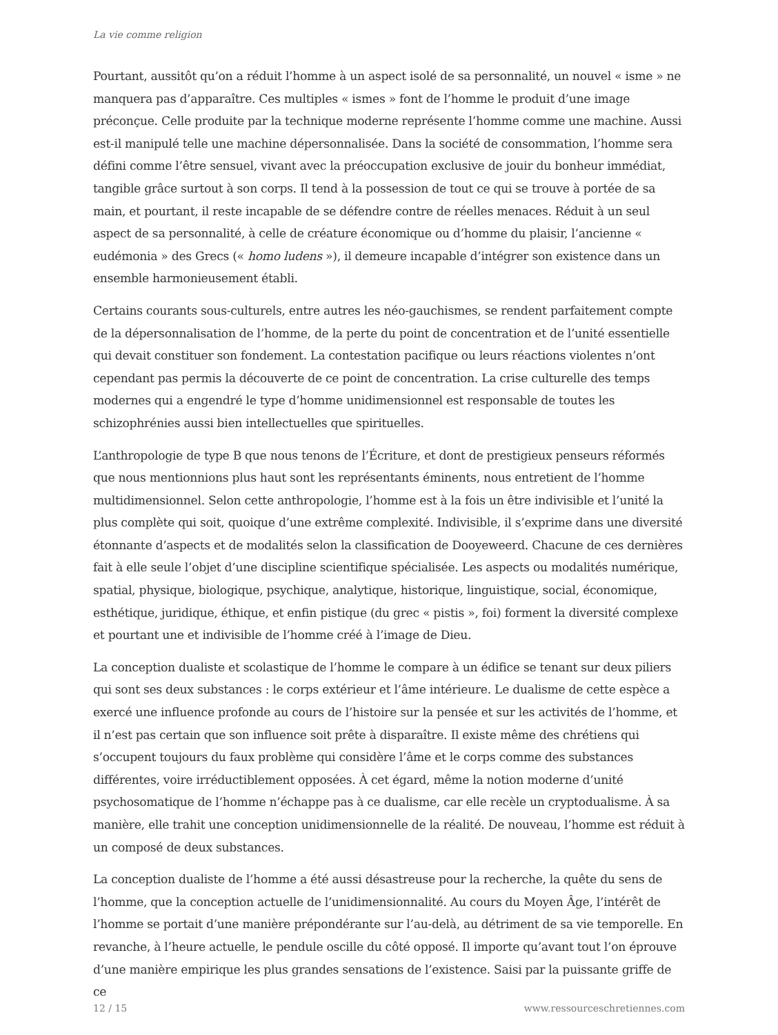La vie comme religion
Pourtant, aussitôt qu’on a réduit l’homme à un aspect isolé de sa personnalité, un nouvel « isme » ne manquera pas d’apparaître. Ces multiples « ismes » font de l’homme le produit d’une image préconçue. Celle produite par la technique moderne représente l’homme comme une machine. Aussi est-il manipulé telle une machine dépersonnalisée. Dans la société de consommation, l’homme sera défini comme l’être sensuel, vivant avec la préoccupation exclusive de jouir du bonheur immédiat, tangible grâce surtout à son corps. Il tend à la possession de tout ce qui se trouve à portée de sa main, et pourtant, il reste incapable de se défendre contre de réelles menaces. Réduit à un seul aspect de sa personnalité, à celle de créature économique ou d’homme du plaisir, l’ancienne « eudémonia » des Grecs (« homo ludens »), il demeure incapable d’intégrer son existence dans un ensemble harmonieusement établi.
Certains courants sous-culturels, entre autres les néo-gauchismes, se rendent parfaitement compte de la dépersonnalisation de l’homme, de la perte du point de concentration et de l’unité essentielle qui devait constituer son fondement. La contestation pacifique ou leurs réactions violentes n’ont cependant pas permis la découverte de ce point de concentration. La crise culturelle des temps modernes qui a engendré le type d’homme unidimensionnel est responsable de toutes les schizophrénies aussi bien intellectuelles que spirituelles.
L’anthropologie de type B que nous tenons de l’Écriture, et dont de prestigieux penseurs réformés que nous mentionnions plus haut sont les représentants éminents, nous entretient de l’homme multidimensionnel. Selon cette anthropologie, l’homme est à la fois un être indivisible et l’unité la plus complète qui soit, quoique d’une extrême complexité. Indivisible, il s’exprime dans une diversité étonnante d’aspects et de modalités selon la classification de Dooyeweerd. Chacune de ces dernières fait à elle seule l’objet d’une discipline scientifique spécialisée. Les aspects ou modalités numérique, spatial, physique, biologique, psychique, analytique, historique, linguistique, social, économique, esthétique, juridique, éthique, et enfin pistique (du grec « pistis », foi) forment la diversité complexe et pourtant une et indivisible de l’homme créé à l’image de Dieu.
La conception dualiste et scolastique de l’homme le compare à un édifice se tenant sur deux piliers qui sont ses deux substances : le corps extérieur et l’âme intérieure. Le dualisme de cette espèce a exercé une influence profonde au cours de l’histoire sur la pensée et sur les activités de l’homme, et il n’est pas certain que son influence soit prête à disparaître. Il existe même des chrétiens qui s’occupent toujours du faux problème qui considère l’âme et le corps comme des substances différentes, voire irréductiblement opposées. À cet égard, même la notion moderne d’unité psychosomatique de l’homme n’échappe pas à ce dualisme, car elle recèle un cryptodualisme. À sa manière, elle trahit une conception unidimensionnelle de la réalité. De nouveau, l’homme est réduit à un composé de deux substances.
La conception dualiste de l’homme a été aussi désastreuse pour la recherche, la quête du sens de l’homme, que la conception actuelle de l’unidimensionnalité. Au cours du Moyen Âge, l’intérêt de l’homme se portait d’une manière prépondérante sur l’au-delà, au détriment de sa vie temporelle. En revanche, à l’heure actuelle, le pendule oscille du côté opposé. Il importe qu’avant tout l’on éprouve d’une manière empirique les plus grandes sensations de l’existence. Saisi par la puissante griffe de ce
12 / 15 www.ressourceschretiennes.com